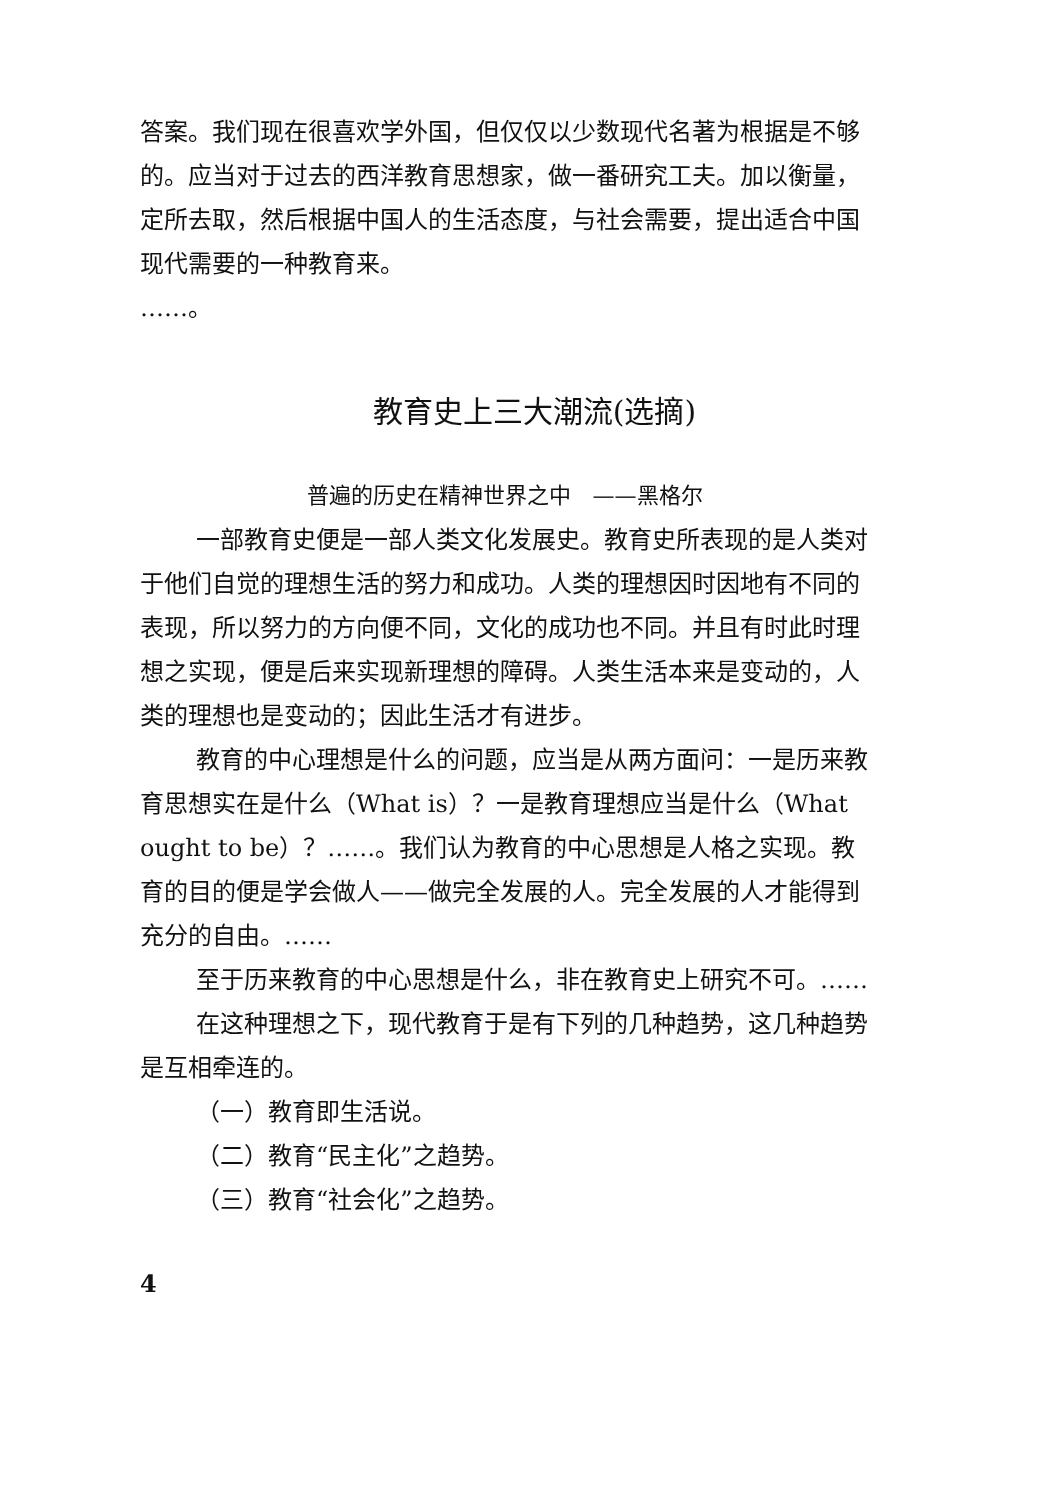答案。我们现在很喜欢学外国，但仅仅以少数现代名著为根据是不够的。应当对于过去的西洋教育思想家，做一番研究工夫。加以衡量，定所去取，然后根据中国人的生活态度，与社会需要，提出适合中国现代需要的一种教育来。
……。
教育史上三大潮流(选摘)
普遍的历史在精神世界之中　——黑格尔
一部教育史便是一部人类文化发展史。教育史所表现的是人类对于他们自觉的理想生活的努力和成功。人类的理想因时因地有不同的表现，所以努力的方向便不同，文化的成功也不同。并且有时此时理想之实现，便是后来实现新理想的障碍。人类生活本来是变动的，人类的理想也是变动的；因此生活才有进步。
教育的中心理想是什么的问题，应当是从两方面问：一是历来教育思想实在是什么（What is）？一是教育理想应当是什么（What ought to be）？……。我们认为教育的中心思想是人格之实现。教育的目的便是学会做人——做完全发展的人。完全发展的人才能得到充分的自由。……
至于历来教育的中心思想是什么，非在教育史上研究不可。……
在这种理想之下，现代教育于是有下列的几种趋势，这几种趋势是互相牵连的。
（一）教育即生活说。
（二）教育“民主化”之趋势。
（三）教育“社会化”之趋势。
4